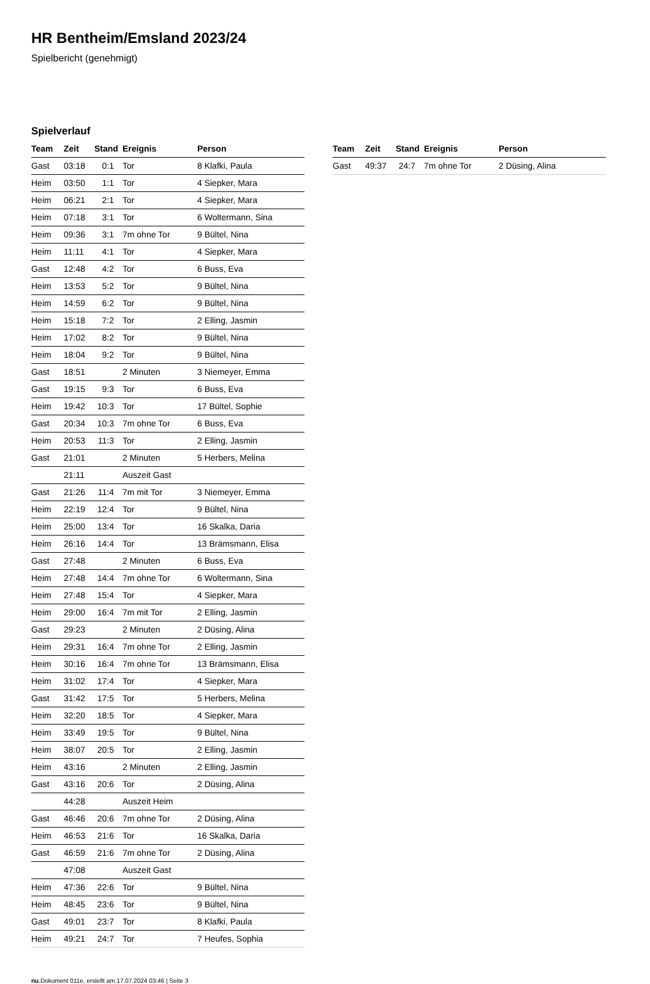HR Bentheim/Emsland 2023/24
Spielbericht (genehmigt)
Spielverlauf
| Team | Zeit | Stand | Ereignis | Person |
| --- | --- | --- | --- | --- |
| Gast | 03:18 | 0:1 | Tor | 8 Klafki, Paula |
| Heim | 03:50 | 1:1 | Tor | 4 Siepker, Mara |
| Heim | 06:21 | 2:1 | Tor | 4 Siepker, Mara |
| Heim | 07:18 | 3:1 | Tor | 6 Woltermann, Sina |
| Heim | 09:36 | 3:1 | 7m ohne Tor | 9 Bültel, Nina |
| Heim | 11:11 | 4:1 | Tor | 4 Siepker, Mara |
| Gast | 12:48 | 4:2 | Tor | 6 Buss, Eva |
| Heim | 13:53 | 5:2 | Tor | 9 Bültel, Nina |
| Heim | 14:59 | 6:2 | Tor | 9 Bültel, Nina |
| Heim | 15:18 | 7:2 | Tor | 2 Elling, Jasmin |
| Heim | 17:02 | 8:2 | Tor | 9 Bültel, Nina |
| Heim | 18:04 | 9:2 | Tor | 9 Bültel, Nina |
| Gast | 18:51 | | 2 Minuten | 3 Niemeyer, Emma |
| Gast | 19:15 | 9:3 | Tor | 6 Buss, Eva |
| Heim | 19:42 | 10:3 | Tor | 17 Bültel, Sophie |
| Gast | 20:34 | 10:3 | 7m ohne Tor | 6 Buss, Eva |
| Heim | 20:53 | 11:3 | Tor | 2 Elling, Jasmin |
| Gast | 21:01 | | 2 Minuten | 5 Herbers, Melina |
| | 21:11 | | Auszeit Gast | |
| Gast | 21:26 | 11:4 | 7m mit Tor | 3 Niemeyer, Emma |
| Heim | 22:19 | 12:4 | Tor | 9 Bültel, Nina |
| Heim | 25:00 | 13:4 | Tor | 16 Skalka, Daria |
| Heim | 26:16 | 14:4 | Tor | 13 Brämsmann, Elisa |
| Gast | 27:48 | | 2 Minuten | 6 Buss, Eva |
| Heim | 27:48 | 14:4 | 7m ohne Tor | 6 Woltermann, Sina |
| Heim | 27:48 | 15:4 | Tor | 4 Siepker, Mara |
| Heim | 29:00 | 16:4 | 7m mit Tor | 2 Elling, Jasmin |
| Gast | 29:23 | | 2 Minuten | 2 Düsing, Alina |
| Heim | 29:31 | 16:4 | 7m ohne Tor | 2 Elling, Jasmin |
| Heim | 30:16 | 16:4 | 7m ohne Tor | 13 Brämsmann, Elisa |
| Heim | 31:02 | 17:4 | Tor | 4 Siepker, Mara |
| Gast | 31:42 | 17:5 | Tor | 5 Herbers, Melina |
| Heim | 32:20 | 18:5 | Tor | 4 Siepker, Mara |
| Heim | 33:49 | 19:5 | Tor | 9 Bültel, Nina |
| Heim | 38:07 | 20:5 | Tor | 2 Elling, Jasmin |
| Heim | 43:16 | | 2 Minuten | 2 Elling, Jasmin |
| Gast | 43:16 | 20:6 | Tor | 2 Düsing, Alina |
| | 44:28 | | Auszeit Heim | |
| Gast | 46:46 | 20:6 | 7m ohne Tor | 2 Düsing, Alina |
| Heim | 46:53 | 21:6 | Tor | 16 Skalka, Daria |
| Gast | 46:59 | 21:6 | 7m ohne Tor | 2 Düsing, Alina |
| | 47:08 | | Auszeit Gast | |
| Heim | 47:36 | 22:6 | Tor | 9 Bültel, Nina |
| Heim | 48:45 | 23:6 | Tor | 9 Bültel, Nina |
| Gast | 49:01 | 23:7 | Tor | 8 Klafki, Paula |
| Heim | 49:21 | 24:7 | Tor | 7 Heufes, Sophia |
| Team | Zeit | Stand | Ereignis | Person |
| --- | --- | --- | --- | --- |
| Gast | 49:37 | 24:7 | 7m ohne Tor | 2 Düsing, Alina |
nu.Dokument 011e, erstellt am 17.07.2024 03:46 | Seite 3